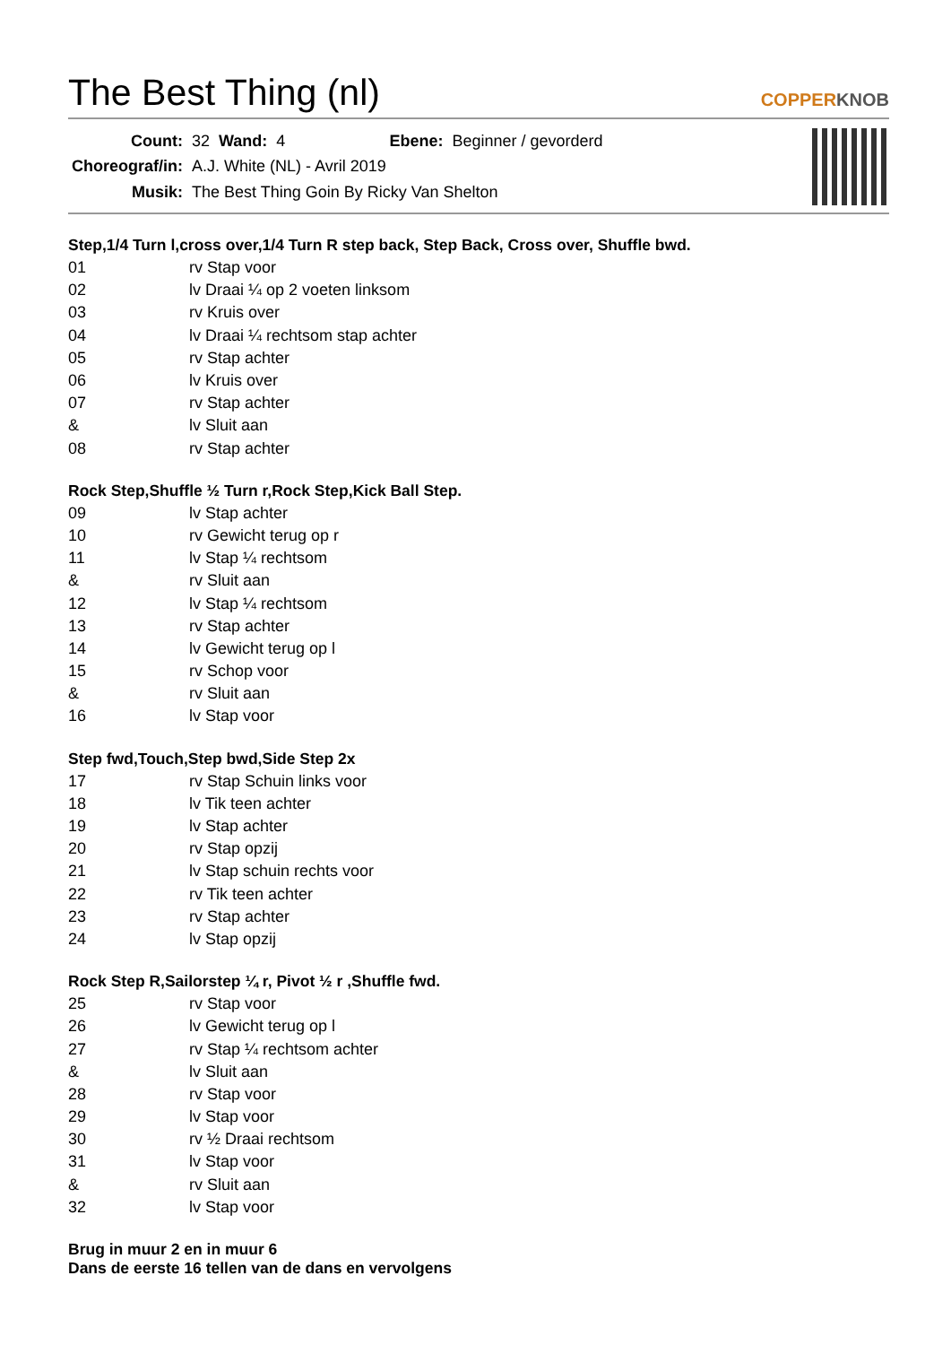The Best Thing (nl)
COPPERKNOB
| Count: | 32 | Wand: | 4 | Ebene: | Beginner / gevorderd |
| Choreograf/in: | A.J. White (NL) - Avril 2019 | | | | |
| Musik: | The Best Thing Goin By Ricky Van Shelton | | | | |
Step,1/4 Turn l,cross over,1/4 Turn R step back, Step Back, Cross over, Shuffle bwd.
| 01 | rv Stap voor |
| 02 | lv Draai ¼ op 2 voeten linksom |
| 03 | rv Kruis over |
| 04 | lv Draai ¼ rechtsom stap achter |
| 05 | rv Stap achter |
| 06 | lv Kruis over |
| 07 | rv Stap achter |
| & | lv Sluit aan |
| 08 | rv Stap achter |
Rock Step,Shuffle ½ Turn r,Rock Step,Kick Ball Step.
| 09 | lv Stap achter |
| 10 | rv Gewicht terug op r |
| 11 | lv Stap ¼ rechtsom |
| & | rv Sluit aan |
| 12 | lv Stap ¼ rechtsom |
| 13 | rv Stap achter |
| 14 | lv Gewicht terug op l |
| 15 | rv Schop voor |
| & | rv Sluit aan |
| 16 | lv Stap voor |
Step fwd,Touch,Step bwd,Side Step 2x
| 17 | rv Stap Schuin links voor |
| 18 | lv Tik teen achter |
| 19 | lv Stap achter |
| 20 | rv Stap opzij |
| 21 | lv Stap schuin rechts voor |
| 22 | rv Tik teen achter |
| 23 | rv Stap achter |
| 24 | lv Stap opzij |
Rock Step R,Sailorstep ¼ r, Pivot ½ r ,Shuffle fwd.
| 25 | rv Stap voor |
| 26 | lv Gewicht terug op l |
| 27 | rv Stap ¼ rechtsom achter |
| & | lv Sluit aan |
| 28 | rv Stap voor |
| 29 | lv Stap voor |
| 30 | rv ½ Draai rechtsom |
| 31 | lv Stap voor |
| & | rv Sluit aan |
| 32 | lv Stap voor |
Brug in muur 2 en in muur 6
Dans de eerste 16 tellen van de dans en vervolgens